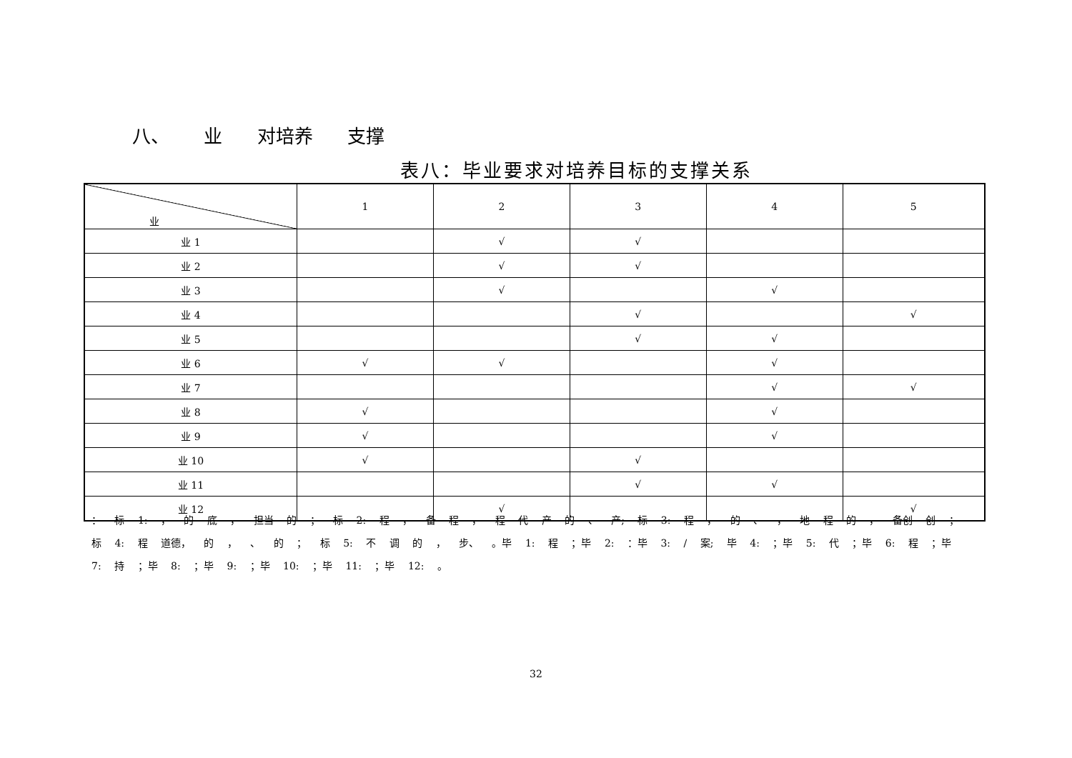八、 业 对培养 支撑
表八：毕业要求对培养目标的支撑关系
| 业 | 1 | 2 | 3 | 4 | 5 |
| --- | --- | --- | --- | --- | --- |
| 业 1 | | √ | √ | | |
| 业 2 | | √ | √ | | |
| 业 3 | | √ | | √ | |
| 业 4 | | | √ | | √ |
| 业 5 | | | √ | √ | |
| 业 6 | √ | √ | | √ | |
| 业 7 | | | | √ | √ |
| 业 8 | √ | | | √ | |
| 业 9 | √ | | | √ | |
| 业 10 | √ | | √ | | |
| 业 11 | | | √ | √ | |
| 业 12 | | √ | | | √ |
： 标 1: ， 的 底 ， 担当 的 ； 标 2: 程 ， 备 程 ， 程 代 产 的 、 产; 标 3: 程 ， 的 、 ， 地 程 的 ， 备创 创 ； 标 4: 程 道德， 的 ， 、 的 ； 标 5: 不 调 的 ， 步、 。毕 1: 程 ；毕 2: ：毕 3: / 案; 毕 4: ；毕 5: 代 ；毕 6: 程 ；毕 7: 持 ；毕 8: ；毕 9: ；毕 10: ；毕 11: ；毕 12: 。
32